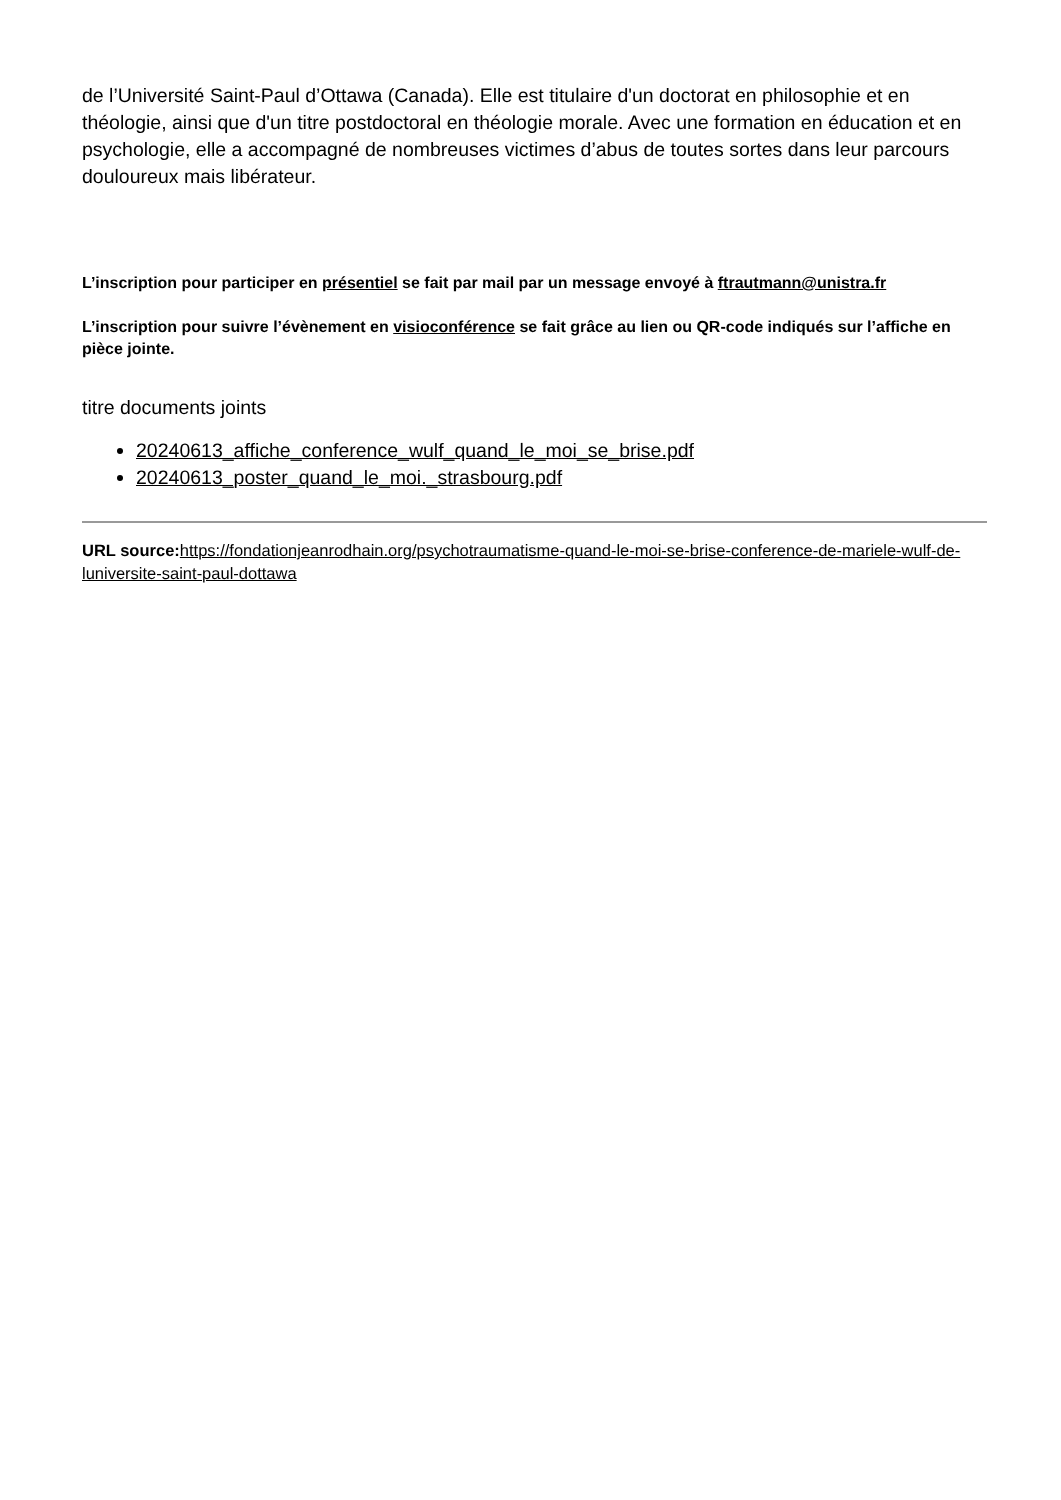de l’Université Saint-Paul d’Ottawa (Canada). Elle est titulaire d'un doctorat en philosophie et en théologie, ainsi que d'un titre postdoctoral en théologie morale. Avec une formation en éducation et en psychologie, elle a accompagné de nombreuses victimes d’abus de toutes sortes dans leur parcours douloureux mais libérateur.
L’inscription pour participer en présentiel se fait par mail par un message envoyé à ftrautmann@unistra.fr
L’inscription pour suivre l’évènement en visioconférence se fait grâce au lien ou QR-code indiqués sur l’affiche en pièce jointe.
titre documents joints
20240613_affiche_conference_wulf_quand_le_moi_se_brise.pdf
20240613_poster_quand_le_moi._strasbourg.pdf
URL source: https://fondationjeanrodhain.org/psychotraumatisme-quand-le-moi-se-brise-conference-de-mariele-wulf-de-luniversite-saint-paul-dottawa